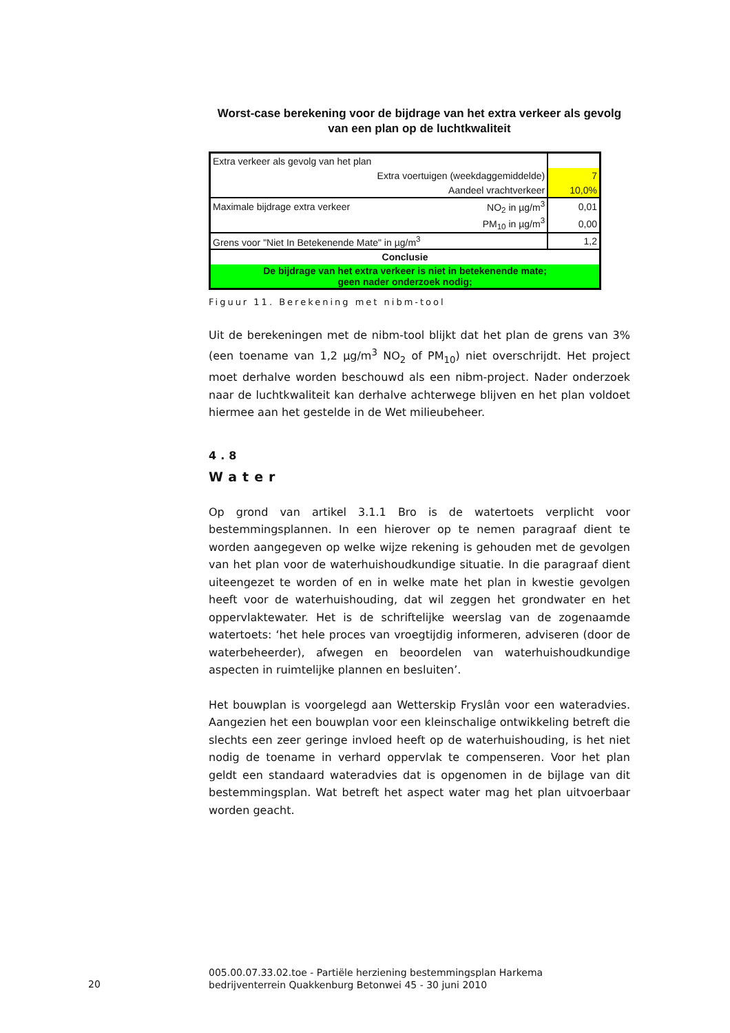Worst-case berekening voor de bijdrage van het extra verkeer als gevolg van een plan op de luchtkwaliteit
| Extra verkeer als gevolg van het plan | | |
| Extra voertuigen (weekdaggemiddelde) | | 7 |
| Aandeel vrachtverkeer | | 10,0% |
| Maximale bijdrage extra verkeer | NO<sub>2</sub> in µg/m<sup>3</sup> | 0,01 |
| | PM<sub>10</sub> in µg/m<sup>3</sup> | 0,00 |
| Grens voor "Niet In Betekenende Mate" in µg/m<sup>3</sup> | | 1,2 |
| Conclusie | | |
| De bijdrage van het extra verkeer is niet in betekenende mate; geen nader onderzoek nodig; | | |
Figuur 11. Berekening met nibm-tool
Uit de berekeningen met de nibm-tool blijkt dat het plan de grens van 3% (een toename van 1,2 µg/m<sup>3</sup> NO<sub>2</sub> of PM<sub>10</sub>) niet overschrijdt. Het project moet derhalve worden beschouwd als een nibm-project. Nader onderzoek naar de luchtkwaliteit kan derhalve achterwege blijven en het plan voldoet hiermee aan het gestelde in de Wet milieubeheer.
4.8
Water
Op grond van artikel 3.1.1 Bro is de watertoets verplicht voor bestemmingsplannen. In een hierover op te nemen paragraaf dient te worden aangegeven op welke wijze rekening is gehouden met de gevolgen van het plan voor de waterhuishoudkundige situatie. In die paragraaf dient uiteengezet te worden of en in welke mate het plan in kwestie gevolgen heeft voor de waterhuishouding, dat wil zeggen het grondwater en het oppervlaktewater. Het is de schriftelijke weerslag van de zogenaamde watertoets: ‘het hele proces van vroegtijdig informeren, adviseren (door de waterbeheerder), afwegen en beoordelen van waterhuishoudkundige aspecten in ruimtelijke plannen en besluiten’.
Het bouwplan is voorgelegd aan Wetterskip Fryslân voor een wateradvies. Aangezien het een bouwplan voor een kleinschalige ontwikkeling betreft die slechts een zeer geringe invloed heeft op de waterhuishouding, is het niet nodig de toename in verhard oppervlak te compenseren. Voor het plan geldt een standaard wateradvies dat is opgenomen in de bijlage van dit bestemmingsplan. Wat betreft het aspect water mag het plan uitvoerbaar worden geacht.
20
005.00.07.33.02.toe - Partiële herziening bestemmingsplan Harkema bedrijventerrein Quakkenburg Betonwei 45 - 30 juni 2010